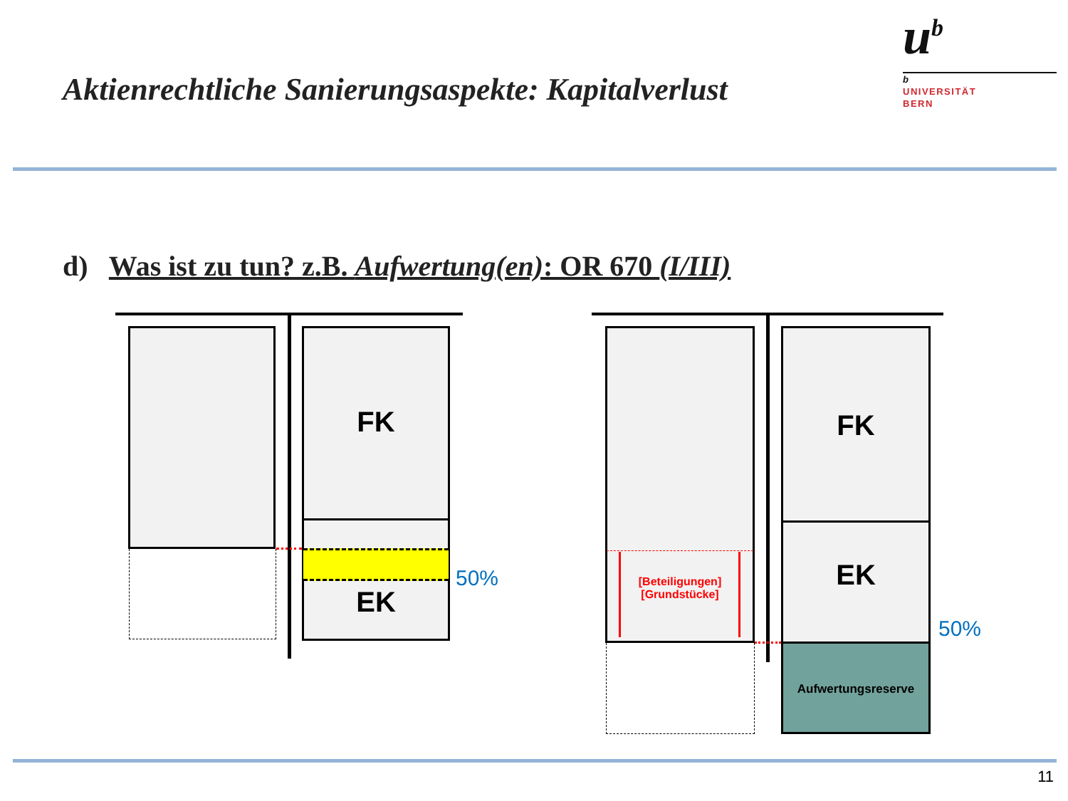Aktienrechtliche Sanierungsaspekte: Kapitalverlust
u<sup>b</sup>
b
UNIVERSITÄT
BERN
d) Was ist zu tun? z.B. Aufwertung(en): OR 670 (I/III)
FK
EK
50%
[Beteiligungen]
[Grundstücke]
FK
EK
Aufwertungsreserve
50%
11